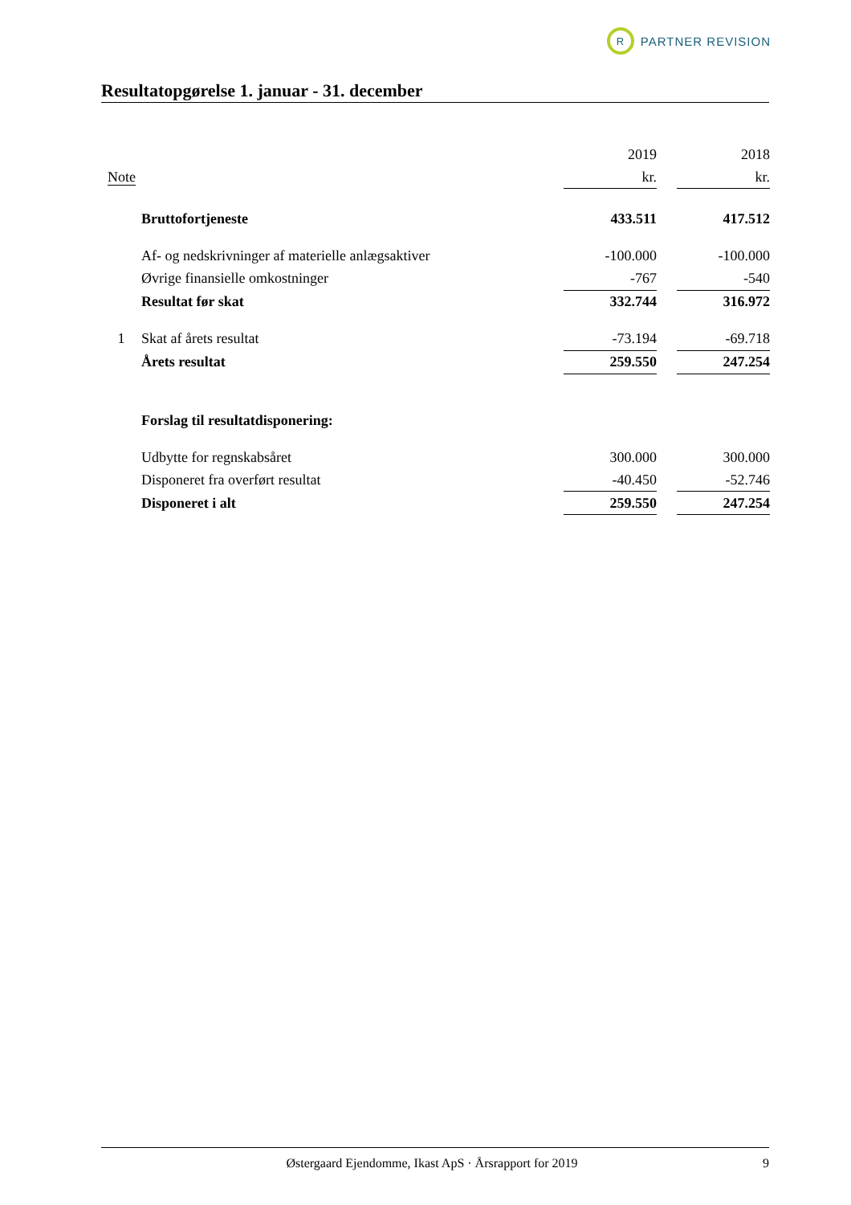R
PARTNER REVISION
Resultatopgørelse 1. januar - 31. december
| | | 2019 | | 2018 |
| Note | | kr. | | kr. |
| | Bruttofortjeneste | 433.511 | | 417.512 |
| | Af- og nedskrivninger af materielle anlægsaktiver | -100.000 | | -100.000 |
| | Øvrige finansielle omkostninger | -767 | | -540 |
| | Resultat før skat | 332.744 | | 316.972 |
| 1 | Skat af årets resultat | -73.194 | | -69.718 |
| | Årets resultat | 259.550 | | 247.254 |
| | Forslag til resultatdisponering: | | | |
| | Udbytte for regnskabsåret | 300.000 | | 300.000 |
| | Disponeret fra overført resultat | -40.450 | | -52.746 |
| | Disponeret i alt | 259.550 | | 247.254 |
Østergaard Ejendomme, Ikast ApS · Årsrapport for 2019 9